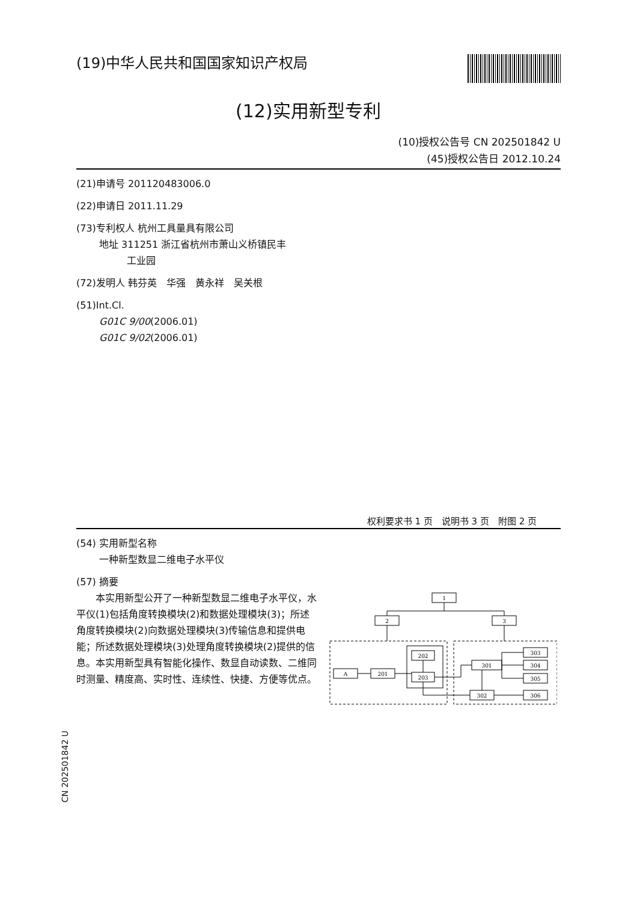(19)中华人民共和国国家知识产权局
(12)实用新型专利
(10)授权公告号 CN 202501842 U
(45)授权公告日 2012.10.24
(21)申请号 201120483006.0
(22)申请日 2011.11.29
(73)专利权人 杭州工具量具有限公司
地址 311251 浙江省杭州市萧山义桥镇民丰
工业园
(72)发明人 韩芬英　华强　黄永祥　吴关根
(51)Int.Cl.
G01C 9/00(2006.01)
G01C 9/02(2006.01)
权利要求书 1 页　说明书 3 页　附图 2 页
(54) 实用新型名称
一种新型数显二维电子水平仪
(57) 摘要
　　本实用新型公开了一种新型数显二维电子水平仪，水平仪(1)包括角度转换模块(2)和数据处理模块(3)；所述角度转换模块(2)向数据处理模块(3)传输信息和提供电能；所述数据处理模块(3)处理角度转换模块(2)提供的信息。本实用新型具有智能化操作、数显自动读数、二维同时测量、精度高、实时性、连续性、快捷、方便等优点。
1
2
3
A
201
202
203
301
303
304
305
302
306
CN 202501842 U